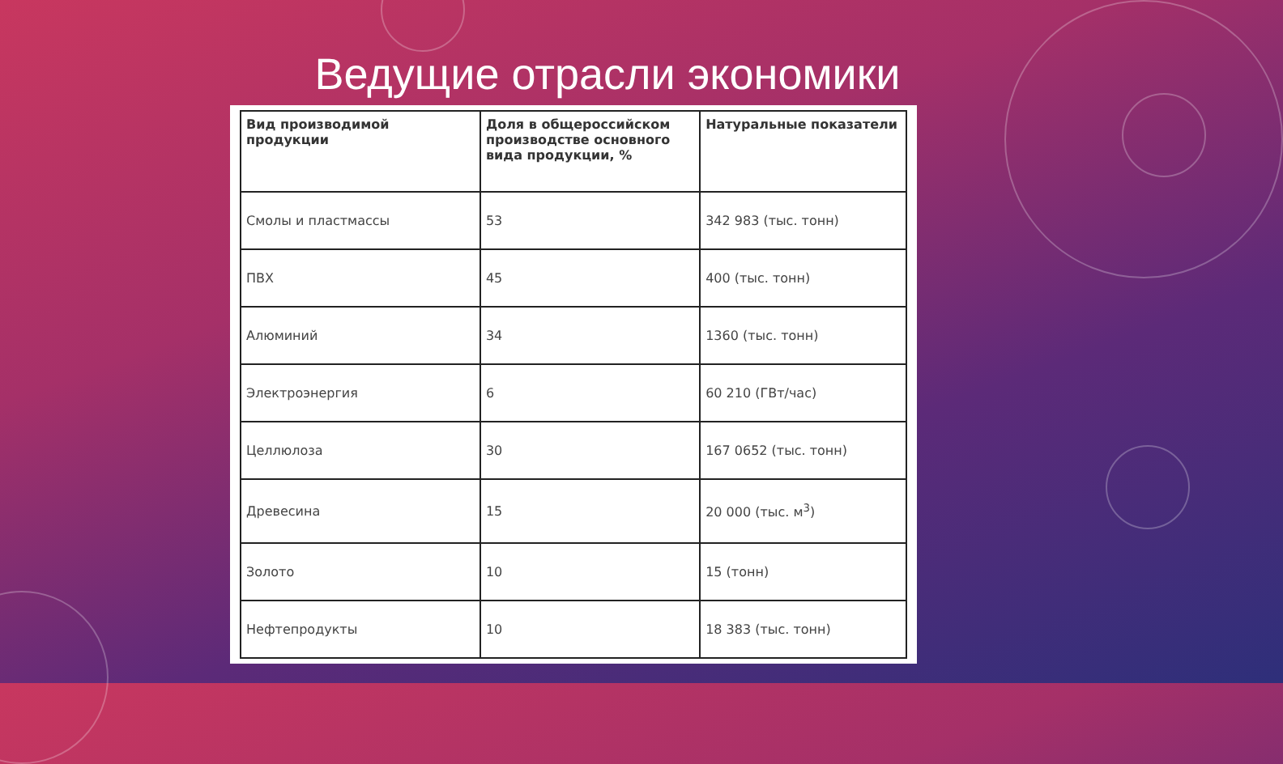Ведущие отрасли экономики
| Вид производимой продукции | Доля в общероссийском производстве основного вида продукции, % | Натуральные показатели |
| --- | --- | --- |
| Смолы и пластмассы | 53 | 342 983 (тыс. тонн) |
| ПВХ | 45 | 400 (тыс. тонн) |
| Алюминий | 34 | 1360 (тыс. тонн) |
| Электроэнергия | 6 | 60 210 (ГВт/час) |
| Целлюлоза | 30 | 167 0652 (тыс. тонн) |
| Древесина | 15 | 20 000 (тыс. м<sup>3</sup>) |
| Золото | 10 | 15 (тонн) |
| Нефтепродукты | 10 | 18 383 (тыс. тонн) |